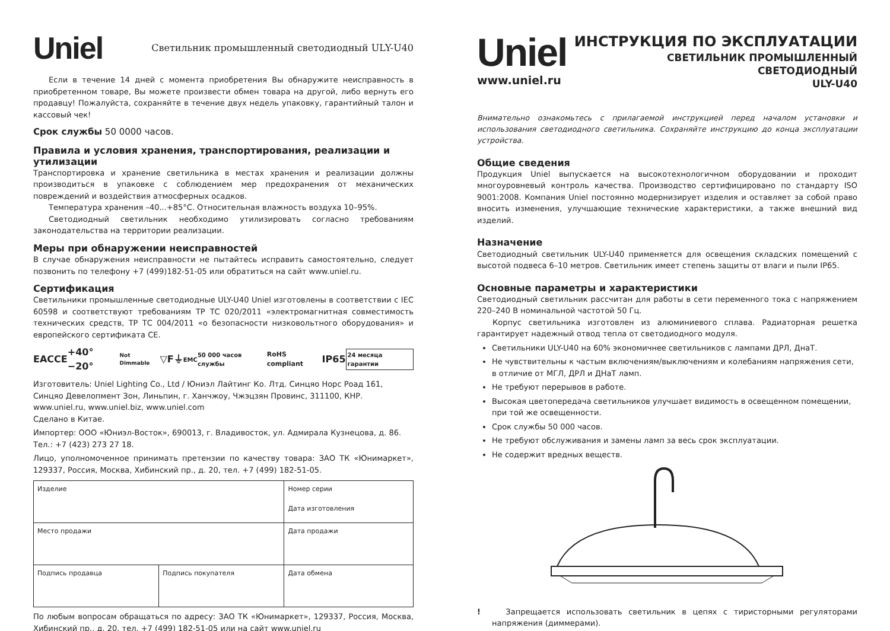Uniel
Светильник промышленный светодиодный ULY-U40
Если в течение 14 дней с момента приобретения Вы обнаружите неисправность в приобретенном товаре, Вы можете произвести обмен товара на другой, либо вернуть его продавцу! Пожалуйста, сохраняйте в течение двух недель упаковку, гарантийный талон и кассовый чек!
Срок службы 50 0000 часов.
Правила и условия хранения, транспортирования, реализации и утилизации
Транспортировка и хранение светильника в местах хранения и реализации должны производиться в упаковке с соблюдением мер предохранения от механических повреждений и воздействия атмосферных осадков.
Температура хранения –40...+85°С. Относительная влажность воздуха 10–95%.
Светодиодный светильник необходимо утилизировать согласно требованиям законодательства на территории реализации.
Меры при обнаружении неисправностей
В случае обнаружения неисправности не пытайтесь исправить самостоятельно, следует позвонить по телефону +7 (499)182-51-05 или обратиться на сайт www.uniel.ru.
Сертификация
Светильники промышленные светодиодные ULY-U40 Uniel изготовлены в соответствии с IEC 60598 и соответствуют требованиям ТР ТС 020/2011 «электромагнитная совместимость технических средств, ТР ТС 004/2011 «о безопасности низковольтного оборудования» и европейского сертификата CE.
EAC CE +40° −20° Not Dimmable ▽F ⏚ EMC 50 000 часов службы RoHS compliant IP65 24 месяца гарантии
Изготовитель: Uniel Lighting Co., Ltd / Юниэл Лайтинг Ко. Лтд. Синцяо Норс Роад 161,
Синцяо Девелопмент Зон, Линьпин, г. Ханчжоу, Чжэцзян Провинс, 311100, КНР.
www.uniel.ru, www.uniel.biz, www.uniel.com
Сделано в Китае.
Импортер: ООО «Юниэл-Восток», 690013, г. Владивосток, ул. Адмирала Кузнецова, д. 86.
Тел.: +7 (423) 273 27 18.
Лицо, уполномоченное принимать претензии по качеству товара: ЗАО ТК «Юнимаркет», 129337, Россия, Москва, Хибинский пр., д. 20, тел. +7 (499) 182-51-05.
| Изделие | | Номер серии Дата изготовления |
| Место продажи | | Дата продажи |
| Подпись продавца | Подпись покупателя | Дата обмена |
По любым вопросам обращаться по адресу: ЗАО ТК «Юнимаркет», 129337, Россия, Москва, Хибинский пр., д. 20, тел. +7 (499) 182-51-05 или на сайт www.uniel.ru
Uniel
www.uniel.ru
ИНСТРУКЦИЯ ПО ЭКСПЛУАТАЦИИ
СВЕТИЛЬНИК ПРОМЫШЛЕННЫЙ СВЕТОДИОДНЫЙ
ULY-U40
Внимательно ознакомьтесь с прилагаемой инструкцией перед началом установки и использования светодиодного светильника. Сохраняйте инструкцию до конца эксплуатации устройства.
Общие сведения
Продукция Uniel выпускается на высокотехнологичном оборудовании и проходит многоуровневый контроль качества. Производство сертифицировано по стандарту ISO 9001:2008. Компания Uniel постоянно модернизирует изделия и оставляет за собой право вносить изменения, улучшающие технические характеристики, а также внешний вид изделий.
Назначение
Светодиодный светильник ULY-U40 применяется для освещения складских помещений с высотой подвеса 6–10 метров. Светильник имеет степень защиты от влаги и пыли IP65.
Основные параметры и характеристики
Светодиодный светильник рассчитан для работы в сети переменного тока с напряжением 220–240 В номинальной частотой 50 Гц.
Корпус светильника изготовлен из алюминиевого сплава. Радиаторная решетка гарантирует надежный отвод тепла от светодиодного модуля.
Светильники ULY-U40 на 60% экономичнее светильников с лампами ДРЛ, ДнаТ.
Не чувствительны к частым включениям/выключениям и колебаниям напряжения сети, в отличие от МГЛ, ДРЛ и ДНаТ ламп.
Не требуют перерывов в работе.
Высокая цветопередача светильников улучшает видимость в освещенном помещении, при той же освещенности.
Срок службы 50 000 часов.
Не требуют обслуживания и замены ламп за весь срок эксплуатации.
Не содержит вредных веществ.
! Запрещается использовать светильник в цепях с тиристорными регуляторами напряжения (диммерами).